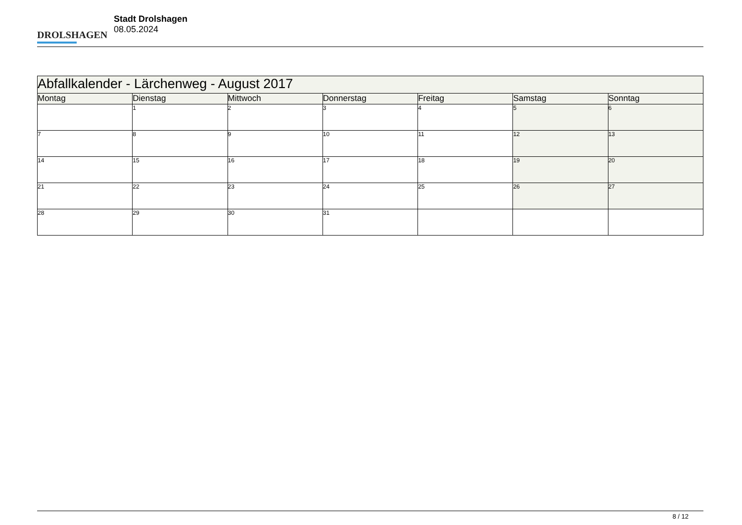DROLSHAGEN
Stadt Drolshagen
08.05.2024
| Abfallkalender - Lärchenweg - August 2017 | | | | | | |
| Montag | Dienstag | Mittwoch | Donnerstag | Freitag | Samstag | Sonntag |
| | 1 | 2 | 3 | 4 | 5 | 6 |
| 7 | 8 | 9 | 10 | 11 | 12 | 13 |
| 14 | 15 | 16 | 17 | 18 | 19 | 20 |
| 21 | 22 | 23 | 24 | 25 | 26 | 27 |
| 28 | 29 | 30 | 31 | | | |
8 / 12